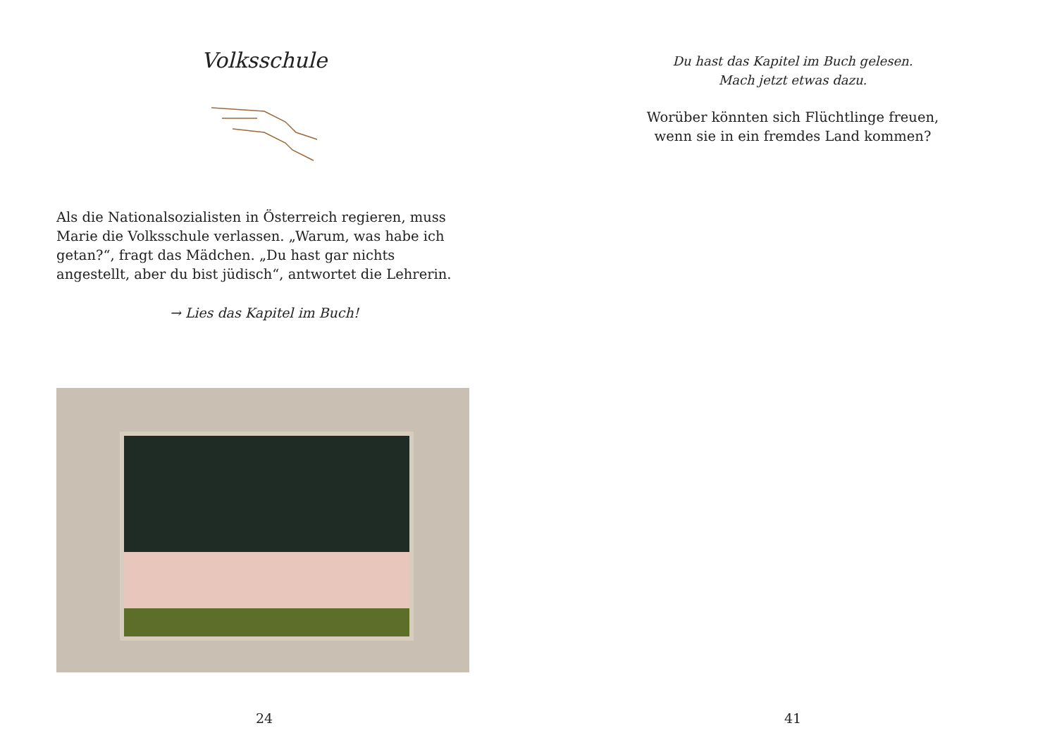Volksschule
Als die Nationalsozialisten in Österreich regieren, muss Marie die Volksschule verlassen. „Warum, was habe ich getan?“, fragt das Mädchen. „Du hast gar nichts angestellt, aber du bist jüdisch“, antwortet die Lehrerin.
→ Lies das Kapitel im Buch!
24
Du hast das Kapitel im Buch gelesen.
Mach jetzt etwas dazu.
Worüber könnten sich Flüchtlinge freuen,
wenn sie in ein fremdes Land kommen?
41